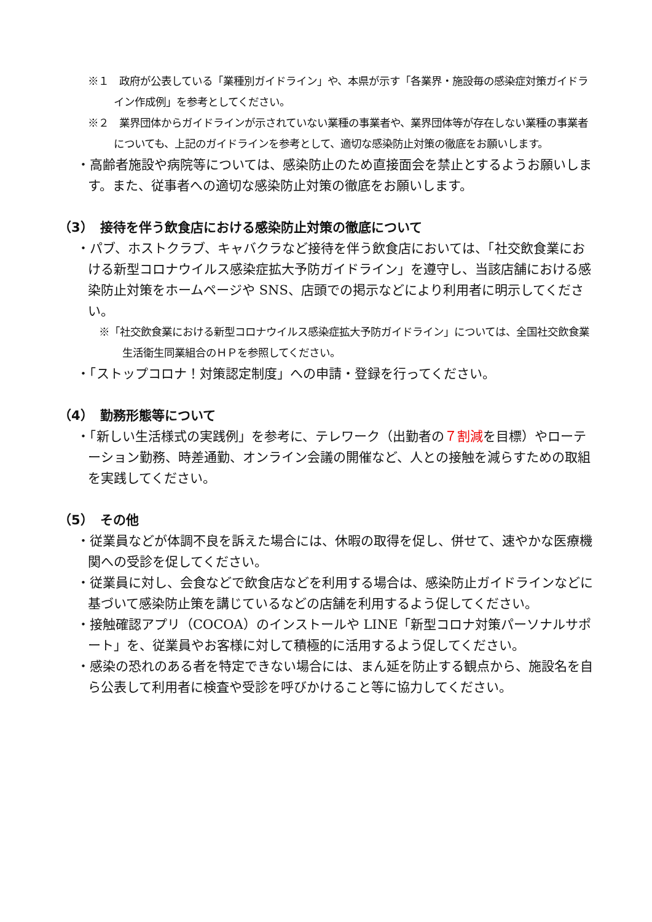※１　政府が公表している「業種別ガイドライン」や、本県が示す「各業界・施設毎の感染症対策ガイドライン作成例」を参考としてください。
※２　業界団体からガイドラインが示されていない業種の事業者や、業界団体等が存在しない業種の事業者についても、上記のガイドラインを参考として、適切な感染防止対策の徹底をお願いします。
・高齢者施設や病院等については、感染防止のため直接面会を禁止とするようお願いします。また、従事者への適切な感染防止対策の徹底をお願いします。
（3）　接待を伴う飲食店における感染防止対策の徹底について
・パブ、ホストクラブ、キャバクラなど接待を伴う飲食店においては、「社交飲食業における新型コロナウイルス感染症拡大予防ガイドライン」を遵守し、当該店舗における感染防止対策をホームページや SNS、店頭での掲示などにより利用者に明示してください。
※「社交飲食業における新型コロナウイルス感染症拡大予防ガイドライン」については、全国社交飲食業生活衛生同業組合のＨＰを参照してください。
・「ストップコロナ！対策認定制度」への申請・登録を行ってください。
（4）　勤務形態等について
・「新しい生活様式の実践例」を参考に、テレワーク（出勤者の７割減を目標）やローテーション勤務、時差通勤、オンライン会議の開催など、人との接触を減らすための取組を実践してください。
（5）　その他
・従業員などが体調不良を訴えた場合には、休暇の取得を促し、併せて、速やかな医療機関への受診を促してください。
・従業員に対し、会食などで飲食店などを利用する場合は、感染防止ガイドラインなどに基づいて感染防止策を講じているなどの店舗を利用するよう促してください。
・接触確認アプリ（COCOA）のインストールや LINE「新型コロナ対策パーソナルサポート」を、従業員やお客様に対して積極的に活用するよう促してください。
・感染の恐れのある者を特定できない場合には、まん延を防止する観点から、施設名を自ら公表して利用者に検査や受診を呼びかけること等に協力してください。